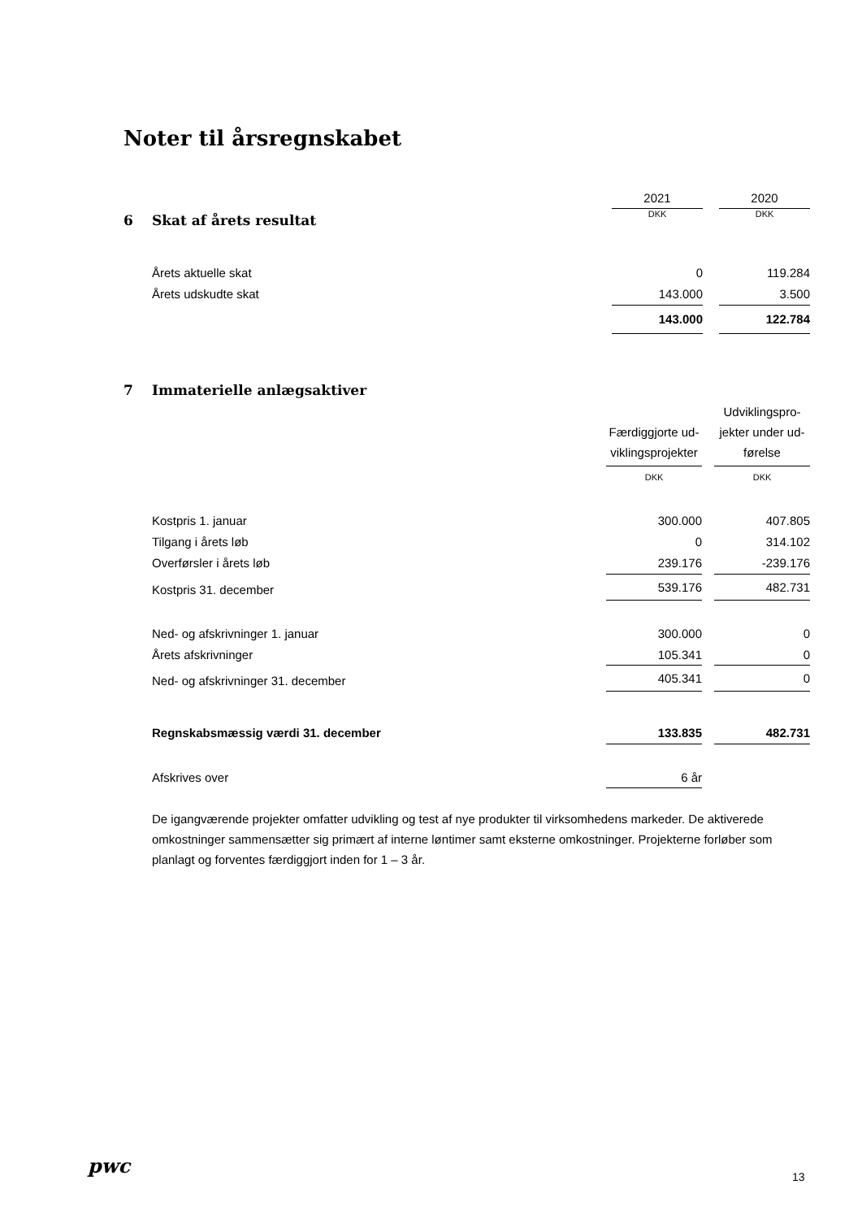Noter til årsregnskabet
| | 2021 | | 2020 |
| 6 Skat af årets resultat | DKK | | DKK |
| Årets aktuelle skat | 0 | | 119.284 |
| Årets udskudte skat | 143.000 | | 3.500 |
| | 143.000 | | 122.784 |
7 Immaterielle anlægsaktiver
| | Færdiggjorte ud-viklingsprojekter | | Udviklingspro-jekter under ud-førelse |
| | DKK | | DKK |
| Kostpris 1. januar | 300.000 | | 407.805 |
| Tilgang i årets løb | 0 | | 314.102 |
| Overførsler i årets løb | 239.176 | | -239.176 |
| Kostpris 31. december | 539.176 | | 482.731 |
| Ned- og afskrivninger 1. januar | 300.000 | | 0 |
| Årets afskrivninger | 105.341 | | 0 |
| Ned- og afskrivninger 31. december | 405.341 | | 0 |
| Regnskabsmæssig værdi 31. december | 133.835 | | 482.731 |
| Afskrives over | 6 år | | |
De igangværende projekter omfatter udvikling og test af nye produkter til virksomhedens markeder. De aktiverede omkostninger sammensætter sig primært af interne løntimer samt eksterne omkostninger. Projekterne forløber som planlagt og forventes færdiggjort inden for 1 – 3 år.
pwc 13